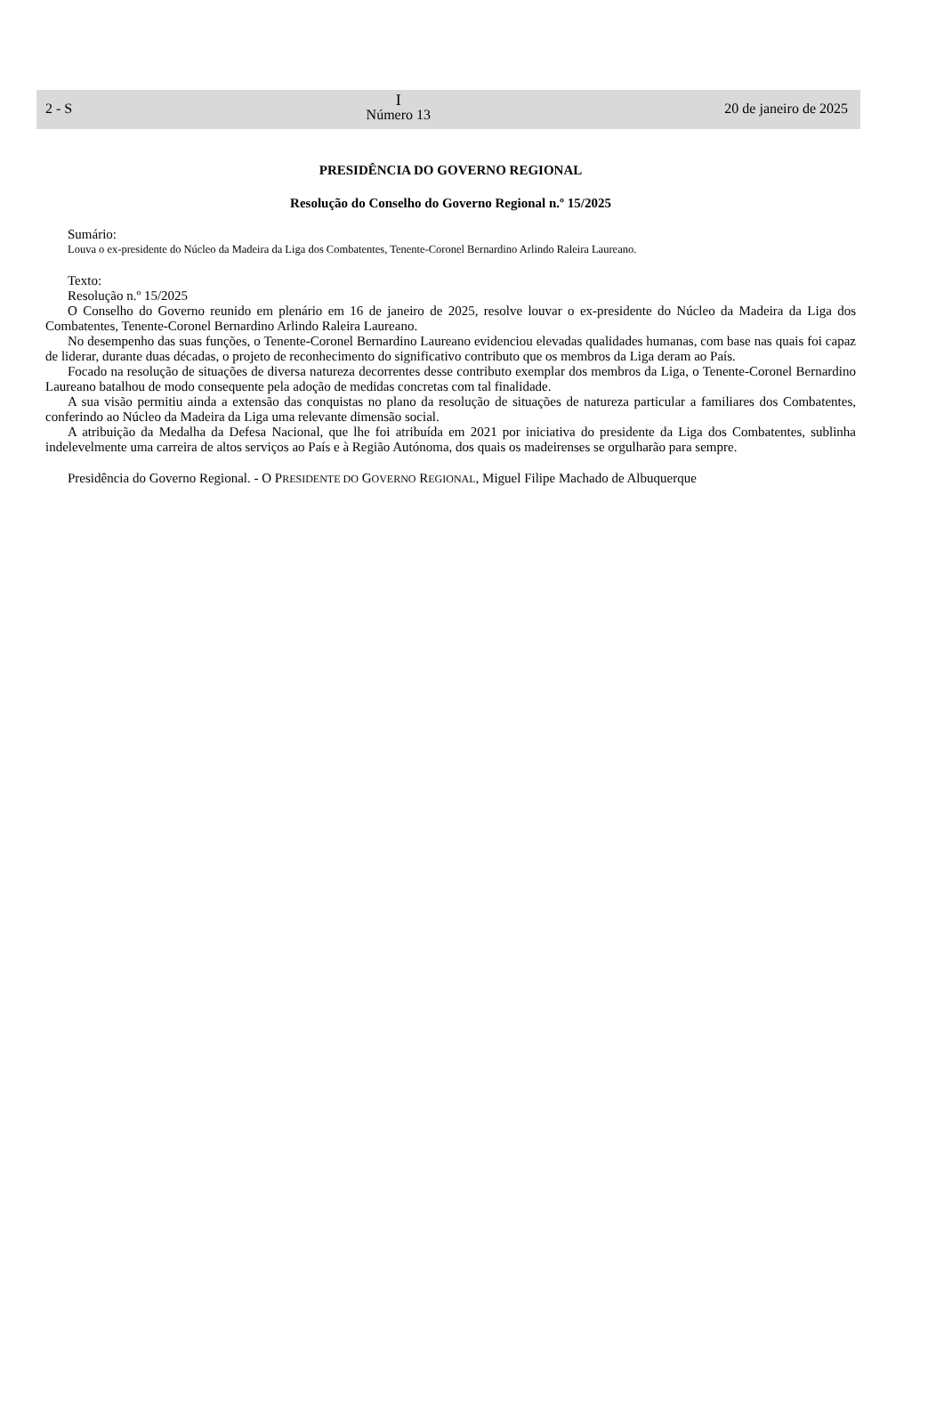2 - S
I
Número 13
20 de janeiro de 2025
PRESIDÊNCIA DO GOVERNO REGIONAL
Resolução do Conselho do Governo Regional n.º 15/2025
Sumário:
Louva o ex-presidente do Núcleo da Madeira da Liga dos Combatentes, Tenente-Coronel Bernardino Arlindo Raleira Laureano.
Texto:
Resolução n.º 15/2025
O Conselho do Governo reunido em plenário em 16 de janeiro de 2025, resolve louvar o ex-presidente do Núcleo da Madeira da Liga dos Combatentes, Tenente-Coronel Bernardino Arlindo Raleira Laureano.
No desempenho das suas funções, o Tenente-Coronel Bernardino Laureano evidenciou elevadas qualidades humanas, com base nas quais foi capaz de liderar, durante duas décadas, o projeto de reconhecimento do significativo contributo que os membros da Liga deram ao País.
Focado na resolução de situações de diversa natureza decorrentes desse contributo exemplar dos membros da Liga, o Tenente-Coronel Bernardino Laureano batalhou de modo consequente pela adoção de medidas concretas com tal finalidade.
A sua visão permitiu ainda a extensão das conquistas no plano da resolução de situações de natureza particular a familiares dos Combatentes, conferindo ao Núcleo da Madeira da Liga uma relevante dimensão social.
A atribuição da Medalha da Defesa Nacional, que lhe foi atribuída em 2021 por iniciativa do presidente da Liga dos Combatentes, sublinha indelevelmente uma carreira de altos serviços ao País e à Região Autónoma, dos quais os madeirenses se orgulharão para sempre.
Presidência do Governo Regional. - O PRESIDENTE DO GOVERNO REGIONAL, Miguel Filipe Machado de Albuquerque